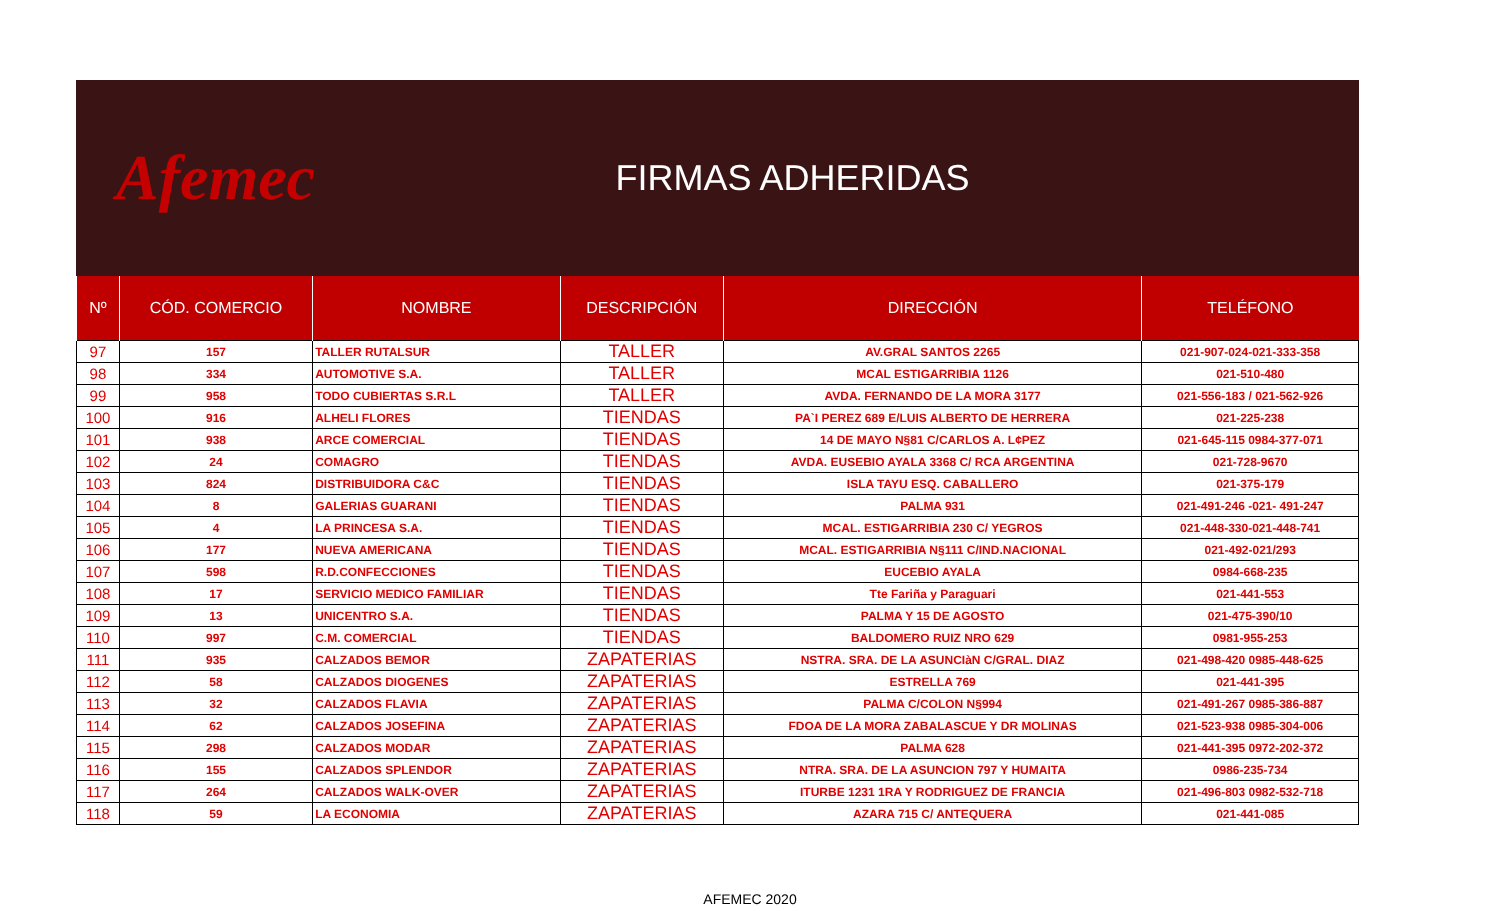Afemec
FIRMAS ADHERIDAS
| Nº | CÓD. COMERCIO | NOMBRE | DESCRIPCIÓN | DIRECCIÓN | TELÉFONO |
| --- | --- | --- | --- | --- | --- |
| 97 | 157 | TALLER RUTALSUR | TALLER | AV.GRAL SANTOS 2265 | 021-907-024-021-333-358 |
| 98 | 334 | AUTOMOTIVE S.A. | TALLER | MCAL ESTIGARRIBIA 1126 | 021-510-480 |
| 99 | 958 | TODO CUBIERTAS S.R.L | TALLER | AVDA. FERNANDO DE LA MORA 3177 | 021-556-183 / 021-562-926 |
| 100 | 916 | ALHELI FLORES | TIENDAS | PA`I PEREZ 689 E/LUIS ALBERTO DE HERRERA | 021-225-238 |
| 101 | 938 | ARCE COMERCIAL | TIENDAS | 14 DE MAYO N§81 C/CARLOS A. L¢PEZ | 021-645-115 0984-377-071 |
| 102 | 24 | COMAGRO | TIENDAS | AVDA. EUSEBIO AYALA 3368 C/ RCA ARGENTINA | 021-728-9670 |
| 103 | 824 | DISTRIBUIDORA C&C | TIENDAS | ISLA TAYU ESQ. CABALLERO | 021-375-179 |
| 104 | 8 | GALERIAS GUARANI | TIENDAS | PALMA 931 | 021-491-246 -021- 491-247 |
| 105 | 4 | LA PRINCESA S.A. | TIENDAS | MCAL. ESTIGARRIBIA 230 C/ YEGROS | 021-448-330-021-448-741 |
| 106 | 177 | NUEVA AMERICANA | TIENDAS | MCAL. ESTIGARRIBIA N§111 C/IND.NACIONAL | 021-492-021/293 |
| 107 | 598 | R.D.CONFECCIONES | TIENDAS | EUCEBIO AYALA | 0984-668-235 |
| 108 | 17 | SERVICIO MEDICO FAMILIAR | TIENDAS | Tte Fariña y Paraguari | 021-441-553 |
| 109 | 13 | UNICENTRO S.A. | TIENDAS | PALMA Y 15 DE AGOSTO | 021-475-390/10 |
| 110 | 997 | C.M. COMERCIAL | TIENDAS | BALDOMERO RUIZ NRO 629 | 0981-955-253 |
| 111 | 935 | CALZADOS BEMOR | ZAPATERIAS | NSTRA. SRA. DE LA ASUNCIàN C/GRAL. DIAZ | 021-498-420 0985-448-625 |
| 112 | 58 | CALZADOS DIOGENES | ZAPATERIAS | ESTRELLA 769 | 021-441-395 |
| 113 | 32 | CALZADOS FLAVIA | ZAPATERIAS | PALMA C/COLON N§994 | 021-491-267 0985-386-887 |
| 114 | 62 | CALZADOS JOSEFINA | ZAPATERIAS | FDOA DE LA MORA ZABALASCUE Y DR MOLINAS | 021-523-938 0985-304-006 |
| 115 | 298 | CALZADOS MODAR | ZAPATERIAS | PALMA 628 | 021-441-395 0972-202-372 |
| 116 | 155 | CALZADOS SPLENDOR | ZAPATERIAS | NTRA. SRA. DE LA ASUNCION 797 Y HUMAITA | 0986-235-734 |
| 117 | 264 | CALZADOS WALK-OVER | ZAPATERIAS | ITURBE 1231 1RA Y RODRIGUEZ DE FRANCIA | 021-496-803 0982-532-718 |
| 118 | 59 | LA ECONOMIA | ZAPATERIAS | AZARA 715 C/ ANTEQUERA | 021-441-085 |
AFEMEC 2020